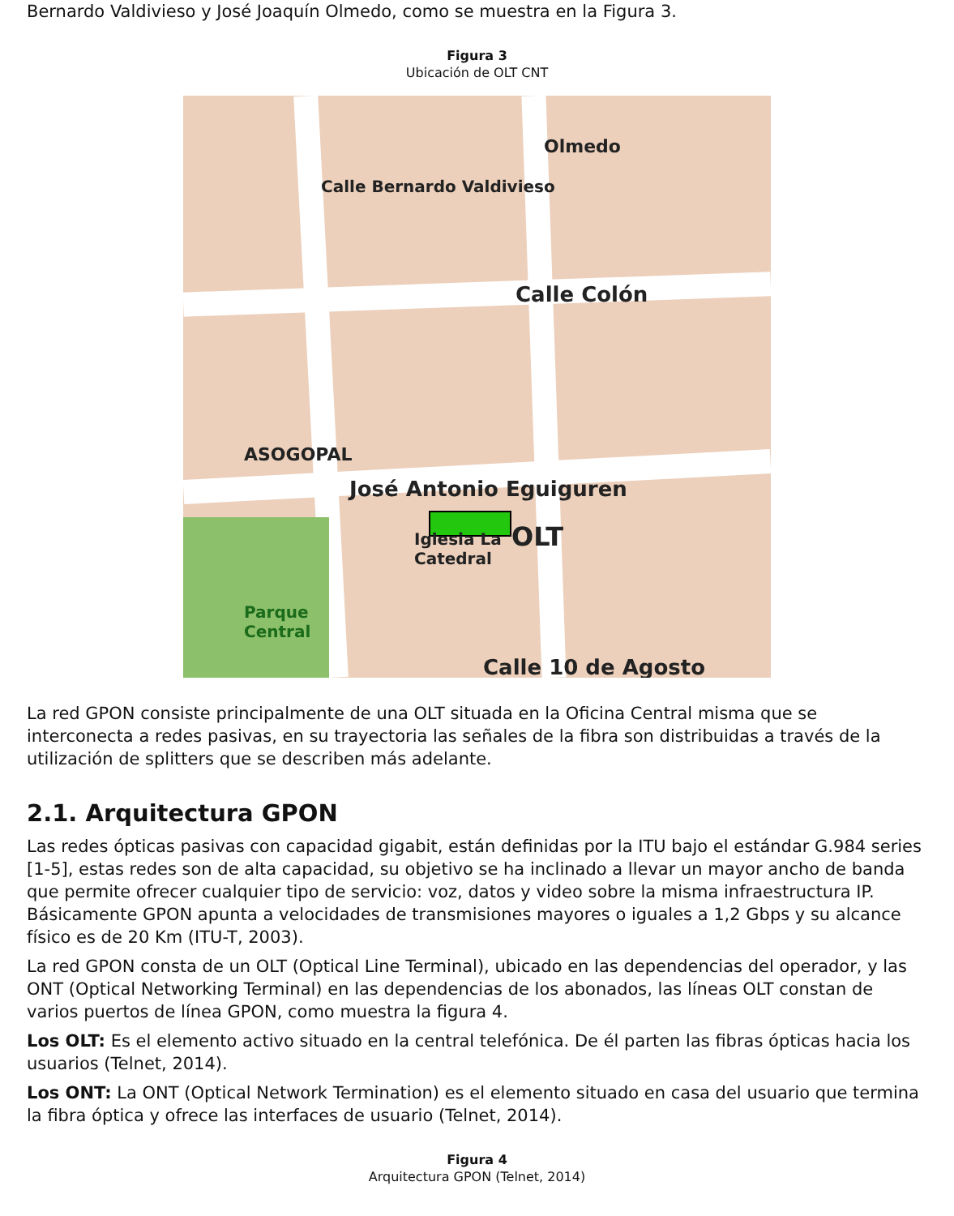Bernardo Valdivieso y José Joaquín Olmedo, como se muestra en la Figura 3.
Figura 3
Ubicación de OLT CNT
Calle Colón
José Antonio Eguiguren
OLT Iglesia La
Catedral
ASOGOPAL
Parque
Central
Calle 10 de Agosto
Olmedo
Calle Bernardo Valdivieso
La red GPON consiste principalmente de una OLT situada en la Oficina Central misma que se interconecta a redes pasivas, en su trayectoria las señales de la fibra son distribuidas a través de la utilización de splitters que se describen más adelante.
2.1. Arquitectura GPON
Las redes ópticas pasivas con capacidad gigabit, están definidas por la ITU bajo el estándar G.984 series [1-5], estas redes son de alta capacidad, su objetivo se ha inclinado a llevar un mayor ancho de banda que permite ofrecer cualquier tipo de servicio: voz, datos y video sobre la misma infraestructura IP. Básicamente GPON apunta a velocidades de transmisiones mayores o iguales a 1,2 Gbps y su alcance físico es de 20 Km (ITU-T, 2003).
La red GPON consta de un OLT (Optical Line Terminal), ubicado en las dependencias del operador, y las ONT (Optical Networking Terminal) en las dependencias de los abonados, las líneas OLT constan de varios puertos de línea GPON, como muestra la figura 4.
Los OLT: Es el elemento activo situado en la central telefónica. De él parten las fibras ópticas hacia los usuarios (Telnet, 2014).
Los ONT: La ONT (Optical Network Termination) es el elemento situado en casa del usuario que termina la fibra óptica y ofrece las interfaces de usuario (Telnet, 2014).
Figura 4
Arquitectura GPON (Telnet, 2014)